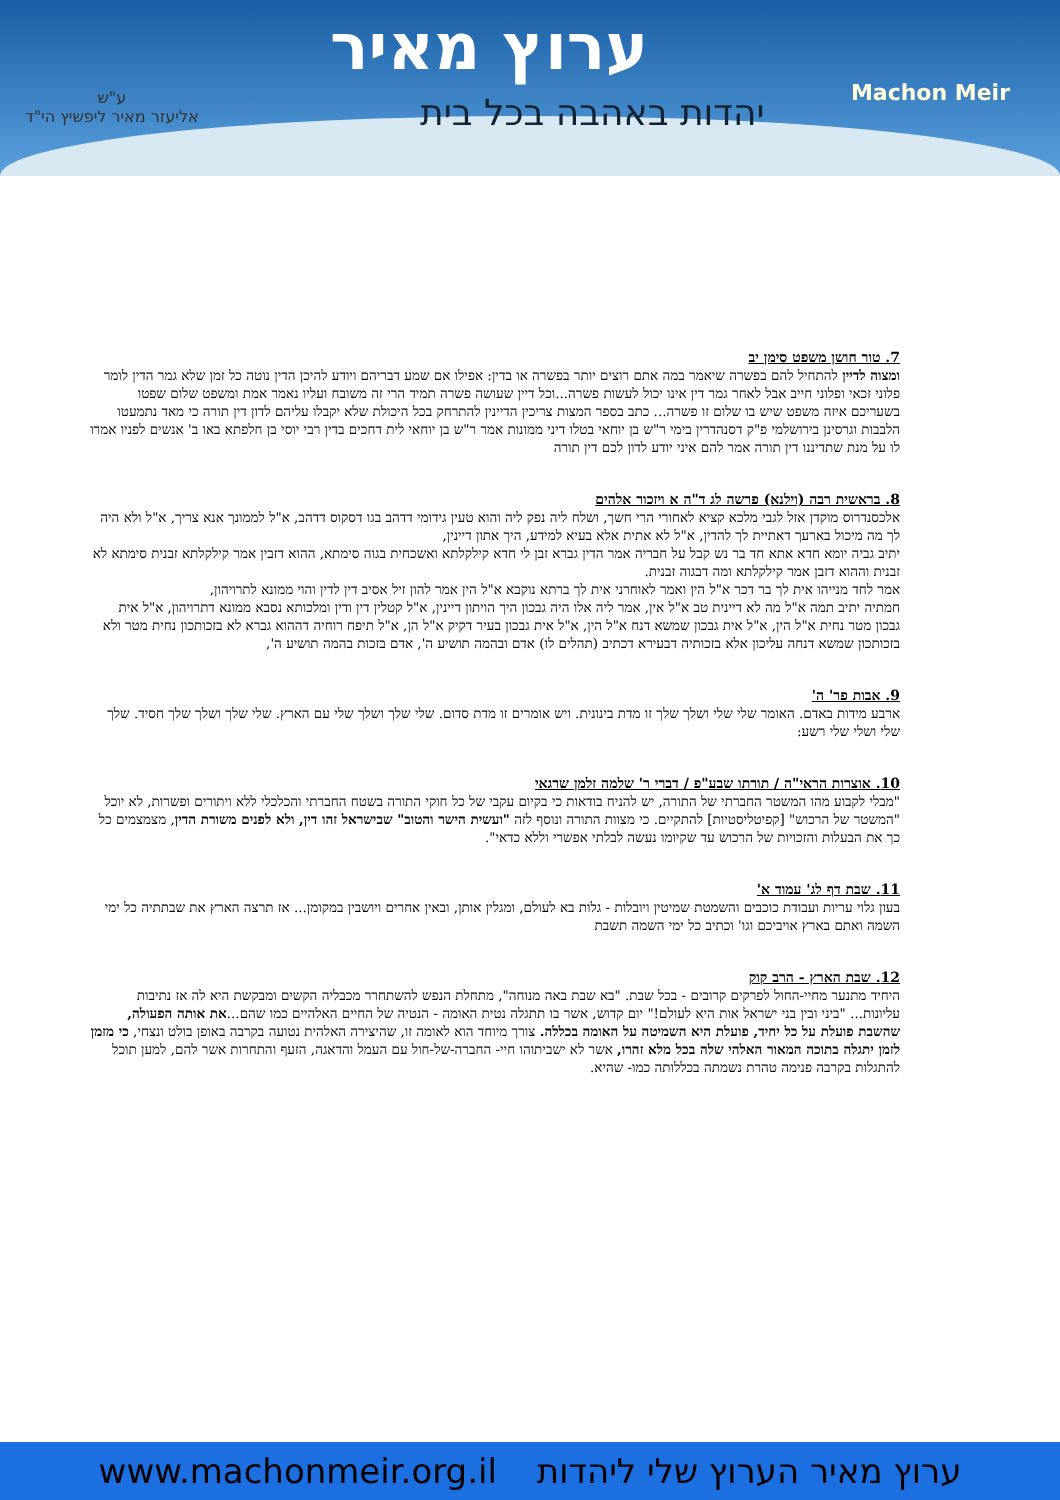ערוץ מאיר
יהדות באהבה בכל בית Machon Meir
ע"ש
אליעזר מאיר ליפשיץ הי"ד
7. טור חושן משפט סימן יב
ומצוה לדיין להתחיל להם בפשרה שיאמר במה אתם רוצים יותר בפשרה או בדין: אפילו אם שמע דבריהם ויודע להיכן הדין נוטה כל זמן שלא גמר הדין לומר פלוני זכאי ופלוני חייב אבל לאחר גמר דין אינו יכול לעשות פשרה...וכל דיין שעושה פשרה תמיד הרי זה משובח ועליו נאמר אמת ומשפט שלום שפטו בשעריכם איזה משפט שיש בו שלום זו פשרה... כתב בספר המצות צריכין הדיינין להתרחק בכל היכולת שלא יקבלו עליהם לדון דין תורה כי מאד נתמעטו הלבבות וגרסינן בירושלמי פ"ק דסנהדרין בימי ר"ש בן יוחאי בטלו דיני ממונות אמר ר"ש בן יוחאי לית דחכים בדין רבי יוסי בן חלפתא באו ב' אנשים לפניו אמרו לו על מנת שתדיננו דין תורה אמר להם איני יודע לדון לכם דין תורה
8. בראשית רבה (וילנא) פרשה לג ד"ה א ויזכור אלהים
אלכסנדרוס מוקדן אזל לגבי מלכא קציא לאחורי הרי חשך, ושלח ליה נפק ליה והוא טעין גידומי דדהב בגו דסקוס דדהב, א"ל לממונך אנא צריך, א"ל ולא היה לך מה מיכול בארעך דאתיית לך להדין, א"ל לא אתית אלא בעיא למידע, היך אתון דיינין,
יתיב גביה יומא חדא אתא חד בר נש קבל על חבריה אמר הדין גברא זבן לי חדא קילקלתא ואשכחית בגוה סימתא, ההוא דזבין אמר קילקלתא זבנית סימתא לא זבנית וההוא דזבן אמר קילקלתא ומה דבגוה זבנית.
אמר לחד מנייהו אית לך בר דכר א"ל הין ואמר לאוחרני אית לך ברתא נוקבא א"ל הין אמר להון זיל אסיב דין לדין והוי ממונא לתרויהון,
חמתיה יתיב תמה א"ל מה לא דיינית טב א"ל אין, אמר ליה אלו היה גבכון היך הויתון דיינין, א"ל קטלין דין ודין ומלכותא נסבא ממונא דתרויהון, א"ל אית גבכון מטר נחית א"ל הין, א"ל אית גבכון שמשא דנח א"ל הין, א"ל אית גבכון בעיר דקיק א"ל הן, א"ל תיפח רוחיה דההוא גברא לא בזכותכון נחית מטר ולא בזכותכון שמשא דנחה עליכון אלא בזכותיה דבעירא דכתיב (תהלים לו) אדם ובהמה תושיע ה', אדם בזכות בהמה תושיע ה',
9. אבות פר' ה'
ארבע מידות באדם. האומר שלי שלי ושלך שלך זו מדת בינונית. ויש אומרים זו מדת סדום. שלי שלך ושלך שלי עם הארץ. שלי שלך ושלך שלך חסיד. שלך שלי ושלי שלי רשע:
10. אוצרות הראי"ה / תורתו שבע"פ / דברי ר' שלמה זלמן שרגאי
"מבלי לקבוע מהו המשטר החברתי של התורה, יש להניח בודאות כי בקיום עקבי של כל חוקי התורה בשטח החברתי והכלכלי ללא ויתורים ופשרות, לא יוכל "המשטר של הרכוש" [קפיטליסטיות] להתקיים. כי מצוות התורה ונוסף לזה "ועשית הישר והטוב" שבישראל זהו דין, ולא לפנים משורת הדין, מצמצמים כל כך את הבעלות והזכויות של הרכוש עד שקיומו נעשה לבלתי אפשרי וללא כדאי".
11. שבת דף לג' עמוד א'
בעון גלוי עריות ועבודת כוכבים והשמטת שמיטין ויובלות - גלות בא לעולם, ומגלין אותן, ובאין אחרים ויושבין במקומן... אז תרצה הארץ את שבתתיה כל ימי השמה ואתם בארץ אויביכם וגו' וכתיב כל ימי השמה תשבת
12. שבת הארץ - הרב קוק
היחיד מתנער מחיי-החול לפרקים קרובים - בכל שבת. "בא שבת באה מנוחה", מתחלת הנפש להשתחרר מכבליה הקשים ומבקשת היא לה אז נתיבות עליונות... "ביני ובין בני ישראל אות היא לעולם!" יום קדוש, אשר בו תתגלה נטית האומה - הנטיה של החיים האלהיים כמו שהם...את אותה הפעולה, שהשבת פועלת על כל יחיד, פועלת היא השמיטה על האומה בכללה. צורך מיוחד הוא לאומה זו, שהיצירה האלהית נטועה בקרבה באופן בולט ונצחי, כי מזמן לזמן יתגלה בתוכה המאור האלהי שלה בכל מלא זהרו, אשר לא ישביתוהו חיי- החברה-של-חול עם העמל והדאגה, הזעף והתחרות אשר להם, למען תוכל להתגלות בקרבה פנימה טהרת נשמתה בכללותה כמו- שהיא.
www.machonmeir.org.il ערוץ מאיר הערוץ שלי ליהדות